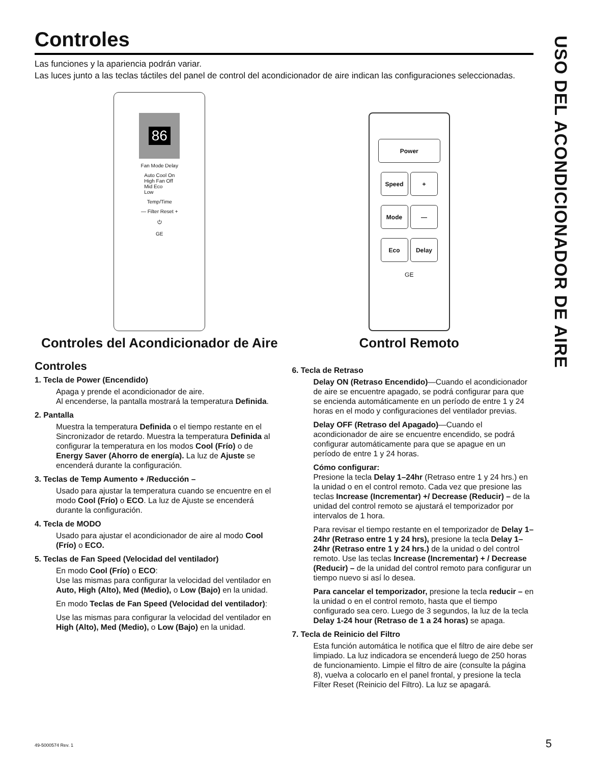USO DEL ACONDICIONADOR DE AIRE
Controles
Las funciones y la apariencia podrán variar.
Las luces junto a las teclas táctiles del panel de control del acondicionador de aire indican las configuraciones seleccionadas.
86
Fan Mode Delay
Auto Cool On
High Fan Off
Mid Eco
Low
Temp/Time
— Filter Reset +
⏻
GE
Controles del Acondicionador de Aire
Power
Speed +
Mode —
Eco Delay
GE
Control Remoto
Controles
1. Tecla de Power (Encendido)
Apaga y prende el acondicionador de aire.
Al encenderse, la pantalla mostrará la temperatura Definida.
2. Pantalla
Muestra la temperatura Definida o el tiempo restante en el Sincronizador de retardo. Muestra la temperatura Definida al configurar la temperatura en los modos Cool (Frío) o de Energy Saver (Ahorro de energía). La luz de Ajuste se encenderá durante la configuración.
3. Teclas de Temp Aumento + /Reducción –
Usado para ajustar la temperatura cuando se encuentre en el modo Cool (Frío) o ECO. La luz de Ajuste se encenderá durante la configuración.
4. Tecla de MODO
Usado para ajustar el acondicionador de aire al modo Cool (Frío) o ECO.
5. Teclas de Fan Speed (Velocidad del ventilador)
En modo Cool (Frío) o ECO:
Use las mismas para configurar la velocidad del ventilador en Auto, High (Alto), Med (Medio), o Low (Bajo) en la unidad.
En modo Teclas de Fan Speed (Velocidad del ventilador):
Use las mismas para configurar la velocidad del ventilador en High (Alto), Med (Medio), o Low (Bajo) en la unidad.
6. Tecla de Retraso
Delay ON (Retraso Encendido)—Cuando el acondicionador de aire se encuentre apagado, se podrá configurar para que se encienda automáticamente en un período de entre 1 y 24 horas en el modo y configuraciones del ventilador previas.
Delay OFF (Retraso del Apagado)—Cuando el acondicionador de aire se encuentre encendido, se podrá configurar automáticamente para que se apague en un período de entre 1 y 24 horas.
Cómo configurar:
Presione la tecla Delay 1–24hr (Retraso entre 1 y 24 hrs.) en la unidad o en el control remoto. Cada vez que presione las teclas Increase (Incrementar) +/ Decrease (Reducir) – de la unidad del control remoto se ajustará el temporizador por intervalos de 1 hora.
Para revisar el tiempo restante en el temporizador de Delay 1–24hr (Retraso entre 1 y 24 hrs), presione la tecla Delay 1–24hr (Retraso entre 1 y 24 hrs.) de la unidad o del control remoto. Use las teclas Increase (Incrementar) + / Decrease (Reducir) – de la unidad del control remoto para configurar un tiempo nuevo si así lo desea.
Para cancelar el temporizador, presione la tecla reducir – en la unidad o en el control remoto, hasta que el tiempo configurado sea cero. Luego de 3 segundos, la luz de la tecla Delay 1-24 hour (Retraso de 1 a 24 horas) se apaga.
7. Tecla de Reinicio del Filtro
Esta función automática le notifica que el filtro de aire debe ser limpiado. La luz indicadora se encenderá luego de 250 horas de funcionamiento. Limpie el filtro de aire (consulte la página 8), vuelva a colocarlo en el panel frontal, y presione la tecla Filter Reset (Reinicio del Filtro). La luz se apagará.
49-5000574 Rev. 1 5